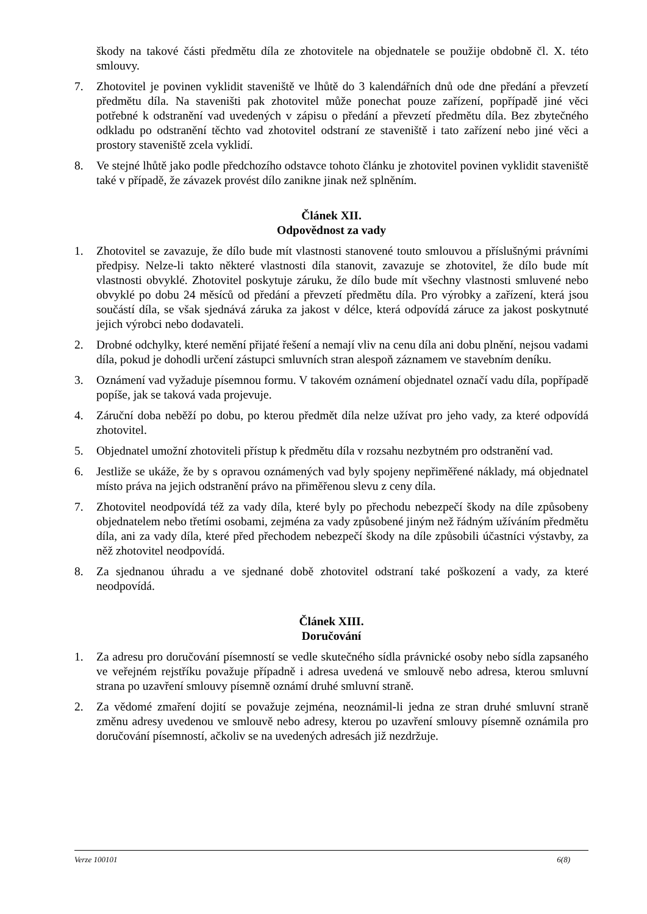škody na takové části předmětu díla ze zhotovitele na objednatele se použije obdobně čl. X. této smlouvy.
7. Zhotovitel je povinen vyklidit staveniště ve lhůtě do 3 kalendářních dnů ode dne předání a převzetí předmětu díla. Na staveništi pak zhotovitel může ponechat pouze zařízení, popřípadě jiné věci potřebné k odstranění vad uvedených v zápisu o předání a převzetí předmětu díla. Bez zbytečného odkladu po odstranění těchto vad zhotovitel odstraní ze staveniště i tato zařízení nebo jiné věci a prostory staveniště zcela vyklidí.
8. Ve stejné lhůtě jako podle předchozího odstavce tohoto článku je zhotovitel povinen vyklidit staveniště také v případě, že závazek provést dílo zanikne jinak než splněním.
Článek XII.
Odpovědnost za vady
1. Zhotovitel se zavazuje, že dílo bude mít vlastnosti stanovené touto smlouvou a příslušnými právními předpisy. Nelze-li takto některé vlastnosti díla stanovit, zavazuje se zhotovitel, že dílo bude mít vlastnosti obvyklé. Zhotovitel poskytuje záruku, že dílo bude mít všechny vlastnosti smluvené nebo obvyklé po dobu 24 měsíců od předání a převzetí předmětu díla. Pro výrobky a zařízení, která jsou součástí díla, se však sjednává záruka za jakost v délce, která odpovídá záruce za jakost poskytnuté jejich výrobci nebo dodavateli.
2. Drobné odchylky, které nemění přijaté řešení a nemají vliv na cenu díla ani dobu plnění, nejsou vadami díla, pokud je dohodli určení zástupci smluvních stran alespoň záznamem ve stavebním deníku.
3. Oznámení vad vyžaduje písemnou formu. V takovém oznámení objednatel označí vadu díla, popřípadě popíše, jak se taková vada projevuje.
4. Záruční doba neběží po dobu, po kterou předmět díla nelze užívat pro jeho vady, za které odpovídá zhotovitel.
5. Objednatel umožní zhotoviteli přístup k předmětu díla v rozsahu nezbytném pro odstranění vad.
6. Jestliže se ukáže, že by s opravou oznámených vad byly spojeny nepřiměřené náklady, má objednatel místo práva na jejich odstranění právo na přiměřenou slevu z ceny díla.
7. Zhotovitel neodpovídá též za vady díla, které byly po přechodu nebezpečí škody na díle způsobeny objednatelem nebo třetími osobami, zejména za vady způsobené jiným než řádným užíváním předmětu díla, ani za vady díla, které před přechodem nebezpečí škody na díle způsobili účastníci výstavby, za něž zhotovitel neodpovídá.
8. Za sjednanou úhradu a ve sjednané době zhotovitel odstraní také poškození a vady, za které neodpovídá.
Článek XIII.
Doručování
1. Za adresu pro doručování písemností se vedle skutečného sídla právnické osoby nebo sídla zapsaného ve veřejném rejstříku považuje případně i adresa uvedená ve smlouvě nebo adresa, kterou smluvní strana po uzavření smlouvy písemně oznámí druhé smluvní straně.
2. Za vědomé zmaření dojití se považuje zejména, neoznámil-li jedna ze stran druhé smluvní straně změnu adresy uvedenou ve smlouvě nebo adresy, kterou po uzavření smlouvy písemně oznámila pro doručování písemností, ačkoliv se na uvedených adresách již nezdržuje.
Verze 100101 6(8)